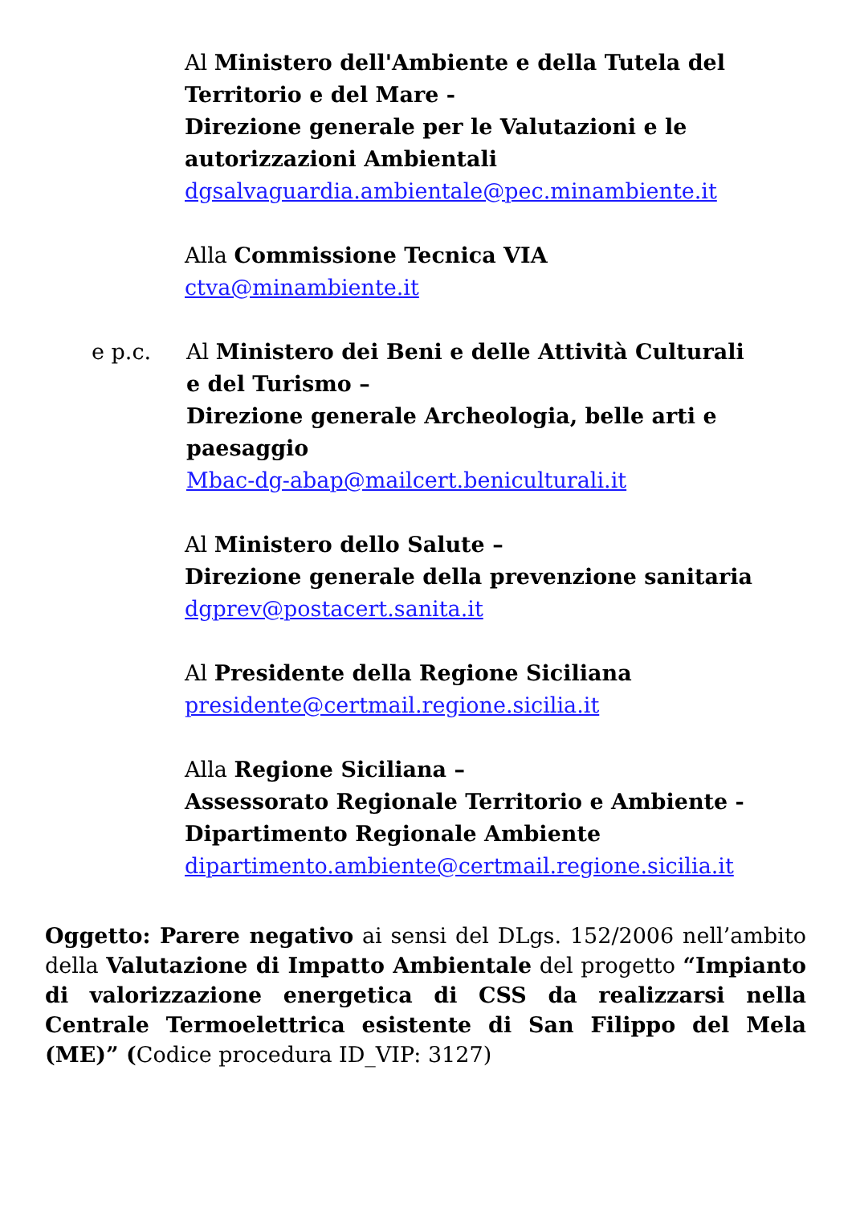Al Ministero dell'Ambiente e della Tutela del Territorio e del Mare -
Direzione generale per le Valutazioni e le autorizzazioni Ambientali
dgsalvaguardia.ambientale@pec.minambiente.it
Alla Commissione Tecnica VIA
ctva@minambiente.it
e p.c. Al Ministero dei Beni e delle Attività Culturali e del Turismo –
Direzione generale Archeologia, belle arti e paesaggio
Mbac-dg-abap@mailcert.beniculturali.it
Al Ministero dello Salute –
Direzione generale della prevenzione sanitaria
dgprev@postacert.sanita.it
Al Presidente della Regione Siciliana
presidente@certmail.regione.sicilia.it
Alla Regione Siciliana –
Assessorato Regionale Territorio e Ambiente -
Dipartimento Regionale Ambiente
dipartimento.ambiente@certmail.regione.sicilia.it
Oggetto: Parere negativo ai sensi del DLgs. 152/2006 nell’ambito della Valutazione di Impatto Ambientale del progetto “Impianto di valorizzazione energetica di CSS da realizzarsi nella Centrale Termoelettrica esistente di San Filippo del Mela (ME)” (Codice procedura ID_VIP: 3127)